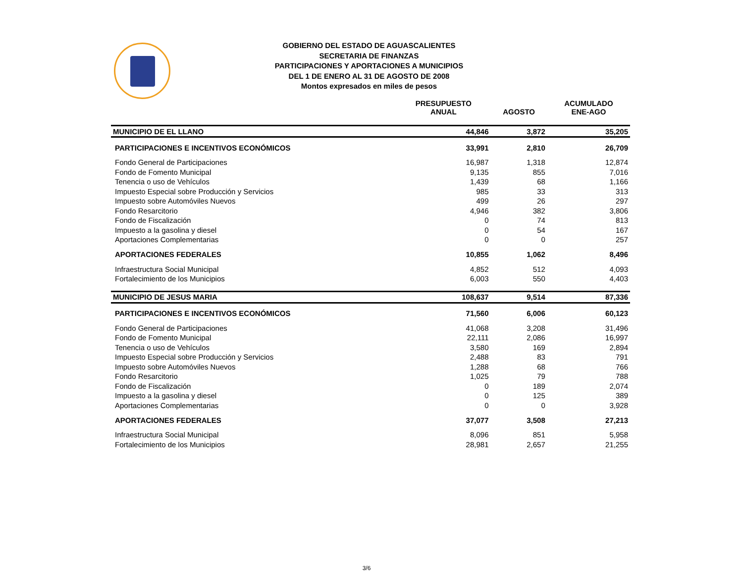GOBIERNO DEL ESTADO DE AGUASCALIENTES
SECRETARIA DE FINANZAS
PARTICIPACIONES Y APORTACIONES A MUNICIPIOS
DEL 1 DE ENERO AL 31 DE AGOSTO DE 2008
Montos expresados en miles de pesos
| | PRESUPUESTO ANUAL | AGOSTO | ACUMULADO ENE-AGO |
| --- | --- | --- | --- |
| MUNICIPIO DE EL LLANO | 44,846 | 3,872 | 35,205 |
| PARTICIPACIONES E INCENTIVOS ECONÓMICOS | 33,991 | 2,810 | 26,709 |
| Fondo General de Participaciones | 16,987 | 1,318 | 12,874 |
| Fondo de Fomento Municipal | 9,135 | 855 | 7,016 |
| Tenencia o uso de Vehículos | 1,439 | 68 | 1,166 |
| Impuesto Especial sobre Producción y Servicios | 985 | 33 | 313 |
| Impuesto sobre Automóviles Nuevos | 499 | 26 | 297 |
| Fondo Resarcitorio | 4,946 | 382 | 3,806 |
| Fondo de Fiscalización | 0 | 74 | 813 |
| Impuesto a la gasolina y diesel | 0 | 54 | 167 |
| Aportaciones Complementarias | 0 | 0 | 257 |
| APORTACIONES FEDERALES | 10,855 | 1,062 | 8,496 |
| Infraestructura Social Municipal | 4,852 | 512 | 4,093 |
| Fortalecimiento de los Municipios | 6,003 | 550 | 4,403 |
| MUNICIPIO DE JESUS MARIA | 108,637 | 9,514 | 87,336 |
| PARTICIPACIONES E INCENTIVOS ECONÓMICOS | 71,560 | 6,006 | 60,123 |
| Fondo General de Participaciones | 41,068 | 3,208 | 31,496 |
| Fondo de Fomento Municipal | 22,111 | 2,086 | 16,997 |
| Tenencia o uso de Vehículos | 3,580 | 169 | 2,894 |
| Impuesto Especial sobre Producción y Servicios | 2,488 | 83 | 791 |
| Impuesto sobre Automóviles Nuevos | 1,288 | 68 | 766 |
| Fondo Resarcitorio | 1,025 | 79 | 788 |
| Fondo de Fiscalización | 0 | 189 | 2,074 |
| Impuesto a la gasolina y diesel | 0 | 125 | 389 |
| Aportaciones Complementarias | 0 | 0 | 3,928 |
| APORTACIONES FEDERALES | 37,077 | 3,508 | 27,213 |
| Infraestructura Social Municipal | 8,096 | 851 | 5,958 |
| Fortalecimiento de los Municipios | 28,981 | 2,657 | 21,255 |
3/6